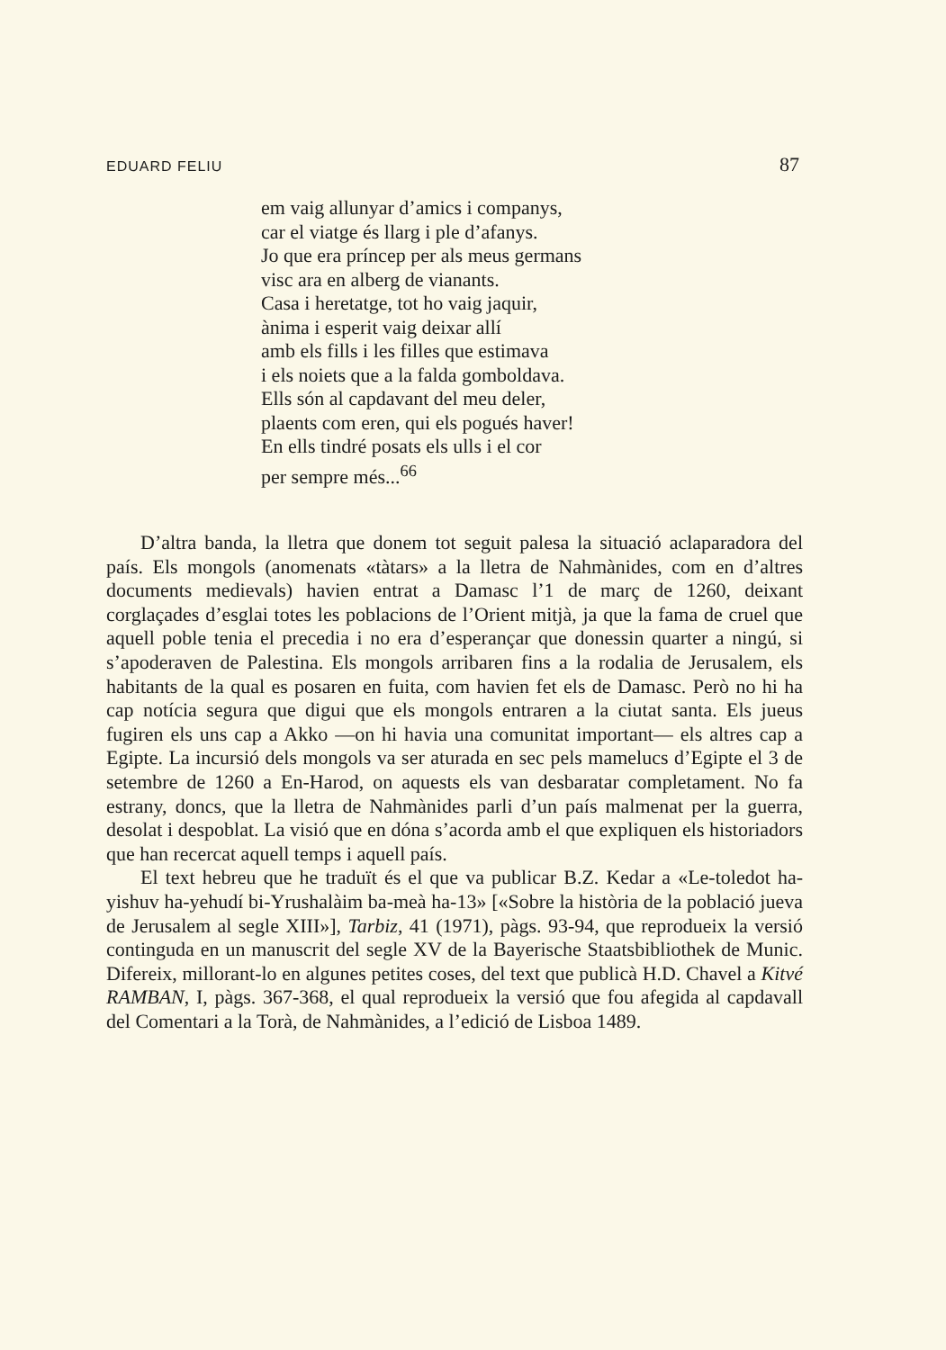EDUARD FELIU 87
em vaig allunyar d’amics i companys,
car el viatge és llarg i ple d’afanys.
Jo que era príncep per als meus germans
visc ara en alberg de vianants.
Casa i heretatge, tot ho vaig jaquir,
ànima i esperit vaig deixar allí
amb els fills i les filles que estimava
i els noiets que a la falda gomboldava.
Ells són al capdavant del meu deler,
plaents com eren, qui els pogués haver!
En ells tindré posats els ulls i el cor
per sempre més...<sup>66</sup>
D’altra banda, la lletra que donem tot seguit palesa la situació aclaparadora del país. Els mongols (anomenats «tàtars» a la lletra de Nahmànides, com en d’altres documents medievals) havien entrat a Damasc l’1 de març de 1260, deixant corglaçades d’esglai totes les poblacions de l’Orient mitjà, ja que la fama de cruel que aquell poble tenia el precedia i no era d’esperançar que donessin quarter a ningú, si s’apoderaven de Palestina. Els mongols arribaren fins a la rodalia de Jerusalem, els habitants de la qual es posaren en fuita, com havien fet els de Damasc. Però no hi ha cap notícia segura que digui que els mongols entraren a la ciutat santa. Els jueus fugiren els uns cap a Akko —on hi havia una comunitat important— els altres cap a Egipte. La incursió dels mongols va ser aturada en sec pels mamelucs d’Egipte el 3 de setembre de 1260 a En-Harod, on aquests els van desbaratar completament. No fa estrany, doncs, que la lletra de Nahmànides parli d’un país malmenat per la guerra, desolat i despoblat. La visió que en dóna s’acorda amb el que expliquen els historiadors que han recercat aquell temps i aquell país.
El text hebreu que he traduït és el que va publicar B.Z. Kedar a «Le-toledot ha-yishuv ha-yehudí bi-Yrushalàim ba-meà ha-13» [«Sobre la història de la població jueva de Jerusalem al segle XIII»], Tarbiz, 41 (1971), pàgs. 93-94, que reprodueix la versió continguda en un manuscrit del segle XV de la Bayerische Staatsbibliothek de Munic. Difereix, millorant-lo en algunes petites coses, del text que publicà H.D. Chavel a Kitvé RAMBAN, I, pàgs. 367-368, el qual reprodueix la versió que fou afegida al capdavall del Comentari a la Torà, de Nahmànides, a l’edició de Lisboa 1489.